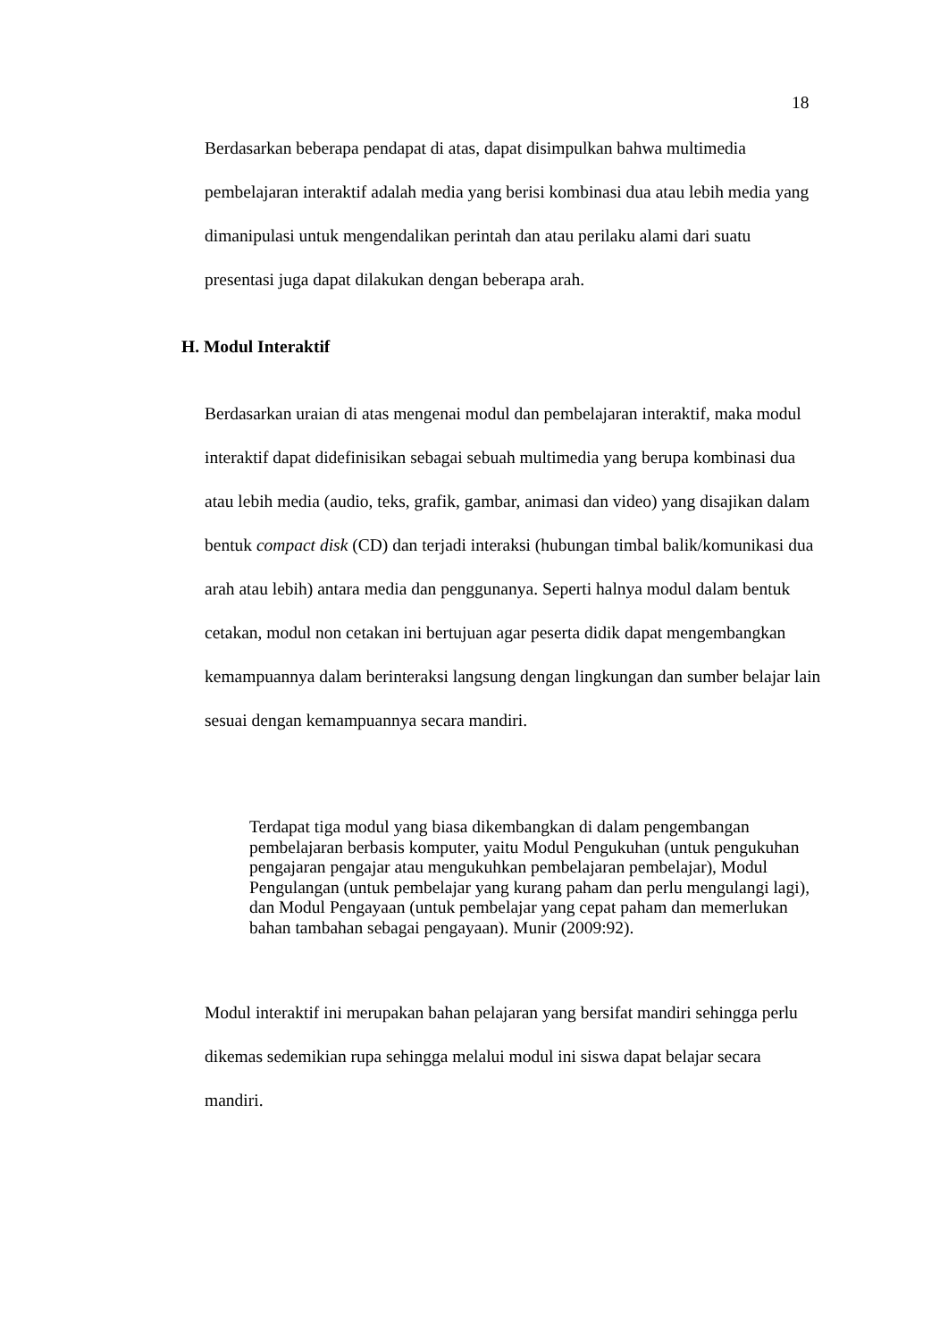18
Berdasarkan beberapa pendapat di atas, dapat disimpulkan bahwa multimedia pembelajaran interaktif adalah media yang berisi kombinasi dua atau lebih media yang dimanipulasi untuk mengendalikan perintah dan atau perilaku alami dari suatu presentasi juga dapat dilakukan dengan beberapa arah.
H. Modul Interaktif
Berdasarkan uraian di atas mengenai modul dan pembelajaran interaktif, maka modul interaktif dapat didefinisikan sebagai sebuah multimedia yang berupa kombinasi dua atau lebih media (audio, teks, grafik, gambar, animasi dan video) yang disajikan dalam bentuk compact disk (CD) dan terjadi interaksi (hubungan timbal balik/komunikasi dua arah atau lebih) antara media dan penggunanya. Seperti halnya modul dalam bentuk cetakan, modul non cetakan ini bertujuan agar peserta didik dapat mengembangkan kemampuannya dalam berinteraksi langsung dengan lingkungan dan sumber belajar lain sesuai dengan kemampuannya secara mandiri.
Terdapat tiga modul yang biasa dikembangkan di dalam pengembangan pembelajaran berbasis komputer, yaitu Modul Pengukuhan (untuk pengukuhan pengajaran pengajar atau mengukuhkan pembelajaran pembelajar), Modul Pengulangan (untuk pembelajar yang kurang paham dan perlu mengulangi lagi), dan Modul Pengayaan (untuk pembelajar yang cepat paham dan memerlukan bahan tambahan sebagai pengayaan). Munir (2009:92).
Modul interaktif ini merupakan bahan pelajaran yang bersifat mandiri sehingga perlu dikemas sedemikian rupa sehingga melalui modul ini siswa dapat belajar secara mandiri.